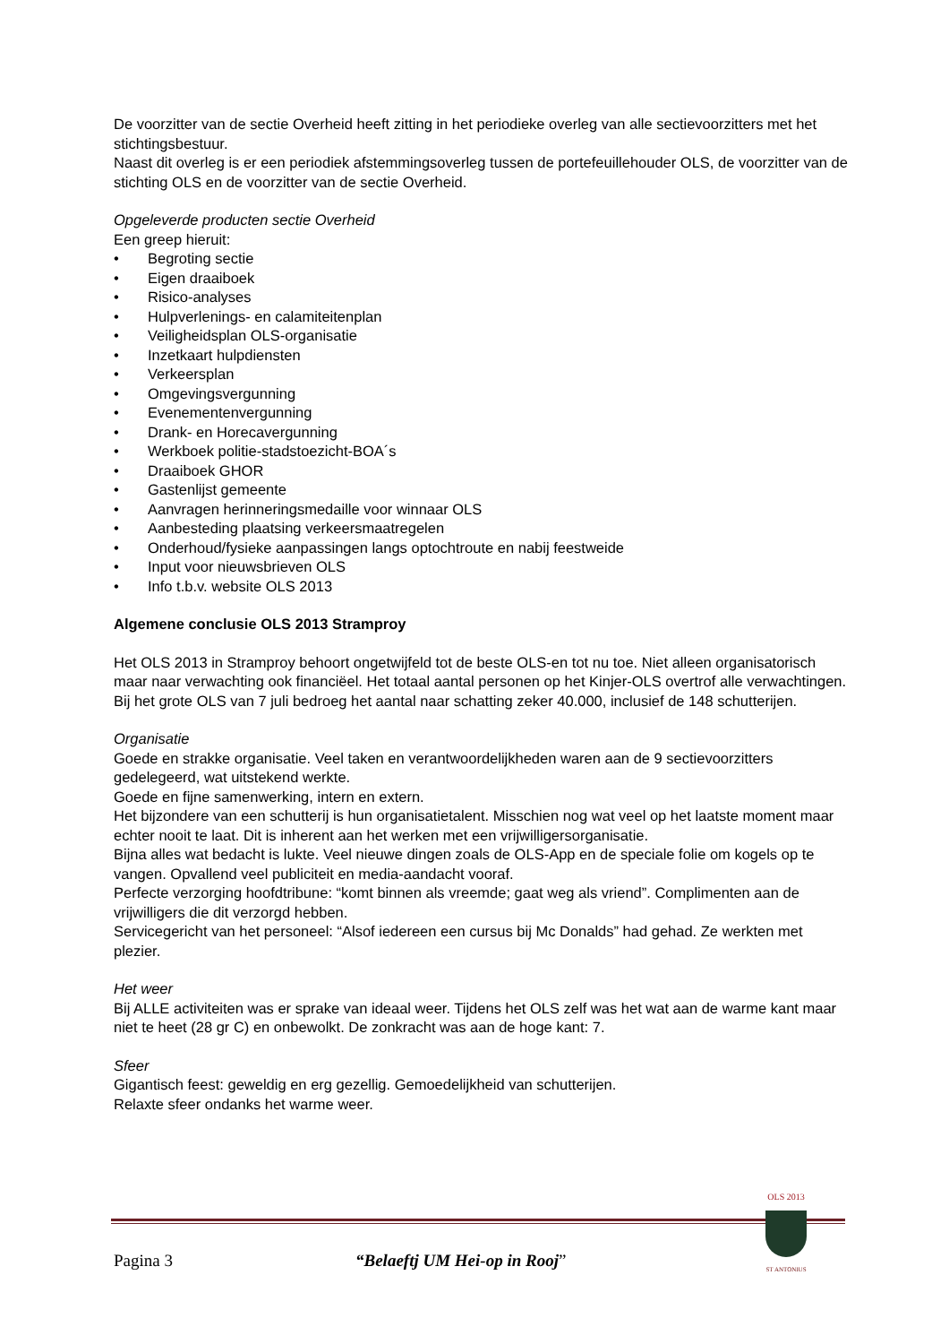De voorzitter van de sectie Overheid heeft zitting in het periodieke overleg van alle sectievoorzitters met het stichtingsbestuur.
Naast dit overleg is er een periodiek afstemmingsoverleg tussen de portefeuillehouder OLS, de voorzitter van de stichting OLS en de voorzitter van de sectie Overheid.
Opgeleverde producten sectie Overheid
Een greep hieruit:
• Begroting sectie
• Eigen draaiboek
• Risico-analyses
• Hulpverlenings- en calamiteitenplan
• Veiligheidsplan OLS-organisatie
• Inzetkaart hulpdiensten
• Verkeersplan
• Omgevingsvergunning
• Evenementenvergunning
• Drank- en Horecavergunning
• Werkboek politie-stadstoezicht-BOA´s
• Draaiboek GHOR
• Gastenlijst gemeente
• Aanvragen herinneringsmedaille voor winnaar OLS
• Aanbesteding plaatsing verkeersmaatregelen
• Onderhoud/fysieke aanpassingen langs optochtroute en nabij feestweide
• Input voor nieuwsbrieven OLS
• Info t.b.v. website OLS 2013
Algemene conclusie OLS 2013 Stramproy
Het OLS 2013 in Stramproy behoort ongetwijfeld tot de beste OLS-en tot nu toe. Niet alleen organisatorisch maar naar verwachting ook financiëel. Het totaal aantal personen op het Kinjer-OLS overtrof alle verwachtingen. Bij het grote OLS van 7 juli bedroeg het aantal naar schatting zeker 40.000, inclusief de 148 schutterijen.
Organisatie
Goede en strakke organisatie. Veel taken en verantwoordelijkheden waren aan de 9 sectievoorzitters gedelegeerd, wat uitstekend werkte.
Goede en fijne samenwerking, intern en extern.
Het bijzondere van een schutterij is hun organisatietalent. Misschien nog wat veel op het laatste moment maar echter nooit te laat. Dit is inherent aan het werken met een vrijwilligersorganisatie.
Bijna alles wat bedacht is lukte. Veel nieuwe dingen zoals de OLS-App en de speciale folie om kogels op te vangen. Opvallend veel publiciteit en media-aandacht vooraf.
Perfecte verzorging hoofdtribune: “komt binnen als vreemde; gaat weg als vriend”. Complimenten aan de vrijwilligers die dit verzorgd hebben.
Servicegericht van het personeel: “Alsof iedereen een cursus bij Mc Donalds” had gehad. Ze werkten met plezier.
Het weer
Bij ALLE activiteiten was er sprake van ideaal weer. Tijdens het OLS zelf was het wat aan de warme kant maar niet te heet (28 gr C) en onbewolkt. De zonkracht was aan de hoge kant: 7.
Sfeer
Gigantisch feest: geweldig en erg gezellig. Gemoedelijkheid van schutterijen.
Relaxte sfeer ondanks het warme weer.
Pagina 3 “Belaeftj UM Hei-op in Rooj”
OLS 2013
ST ANTONIUS